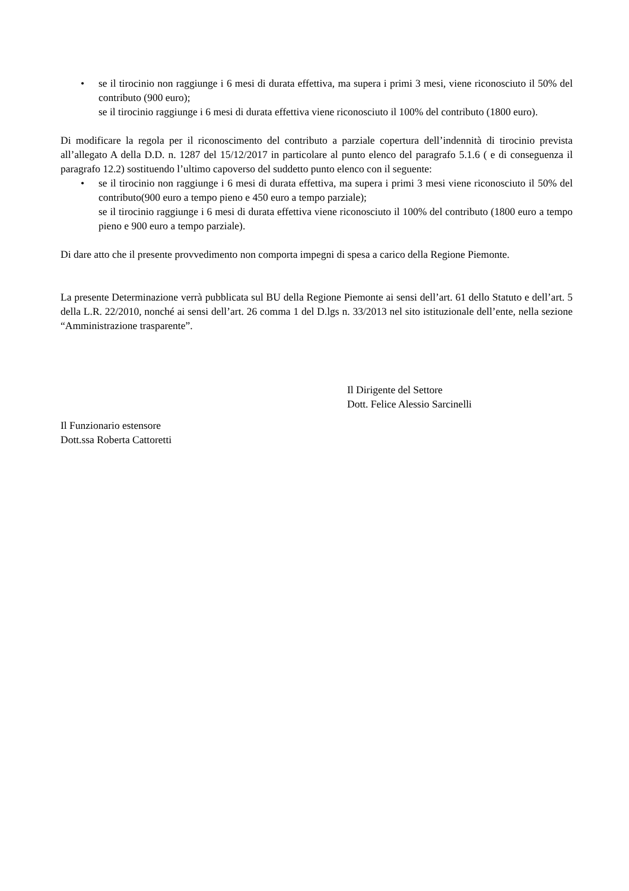• se il tirocinio non raggiunge i 6 mesi di durata effettiva, ma supera i primi 3 mesi, viene riconosciuto il 50% del contributo (900 euro);
se il tirocinio raggiunge i 6 mesi di durata effettiva viene riconosciuto il 100% del contributo (1800 euro).
Di modificare la regola per il riconoscimento del contributo a parziale copertura dell’indennità di tirocinio prevista all’allegato A della D.D. n. 1287 del 15/12/2017 in particolare al punto elenco del paragrafo 5.1.6 ( e di conseguenza il paragrafo 12.2) sostituendo l’ultimo capoverso del suddetto punto elenco con il seguente:
• se il tirocinio non raggiunge i 6 mesi di durata effettiva, ma supera i primi 3 mesi viene riconosciuto il 50% del contributo(900 euro a tempo pieno e 450 euro a tempo parziale);
se il tirocinio raggiunge i 6 mesi di durata effettiva viene riconosciuto il 100% del contributo (1800 euro a tempo pieno e 900 euro a tempo parziale).
Di dare atto che il presente provvedimento non comporta impegni di spesa a carico della Regione Piemonte.
La presente Determinazione verrà pubblicata sul BU della Regione Piemonte ai sensi dell’art. 61 dello Statuto e dell’art. 5 della L.R. 22/2010, nonché ai sensi dell’art. 26 comma 1 del D.lgs n. 33/2013 nel sito istituzionale dell’ente, nella sezione “Amministrazione trasparente”.
Il Dirigente del Settore
Dott. Felice Alessio Sarcinelli
Il Funzionario estensore
Dott.ssa Roberta Cattoretti